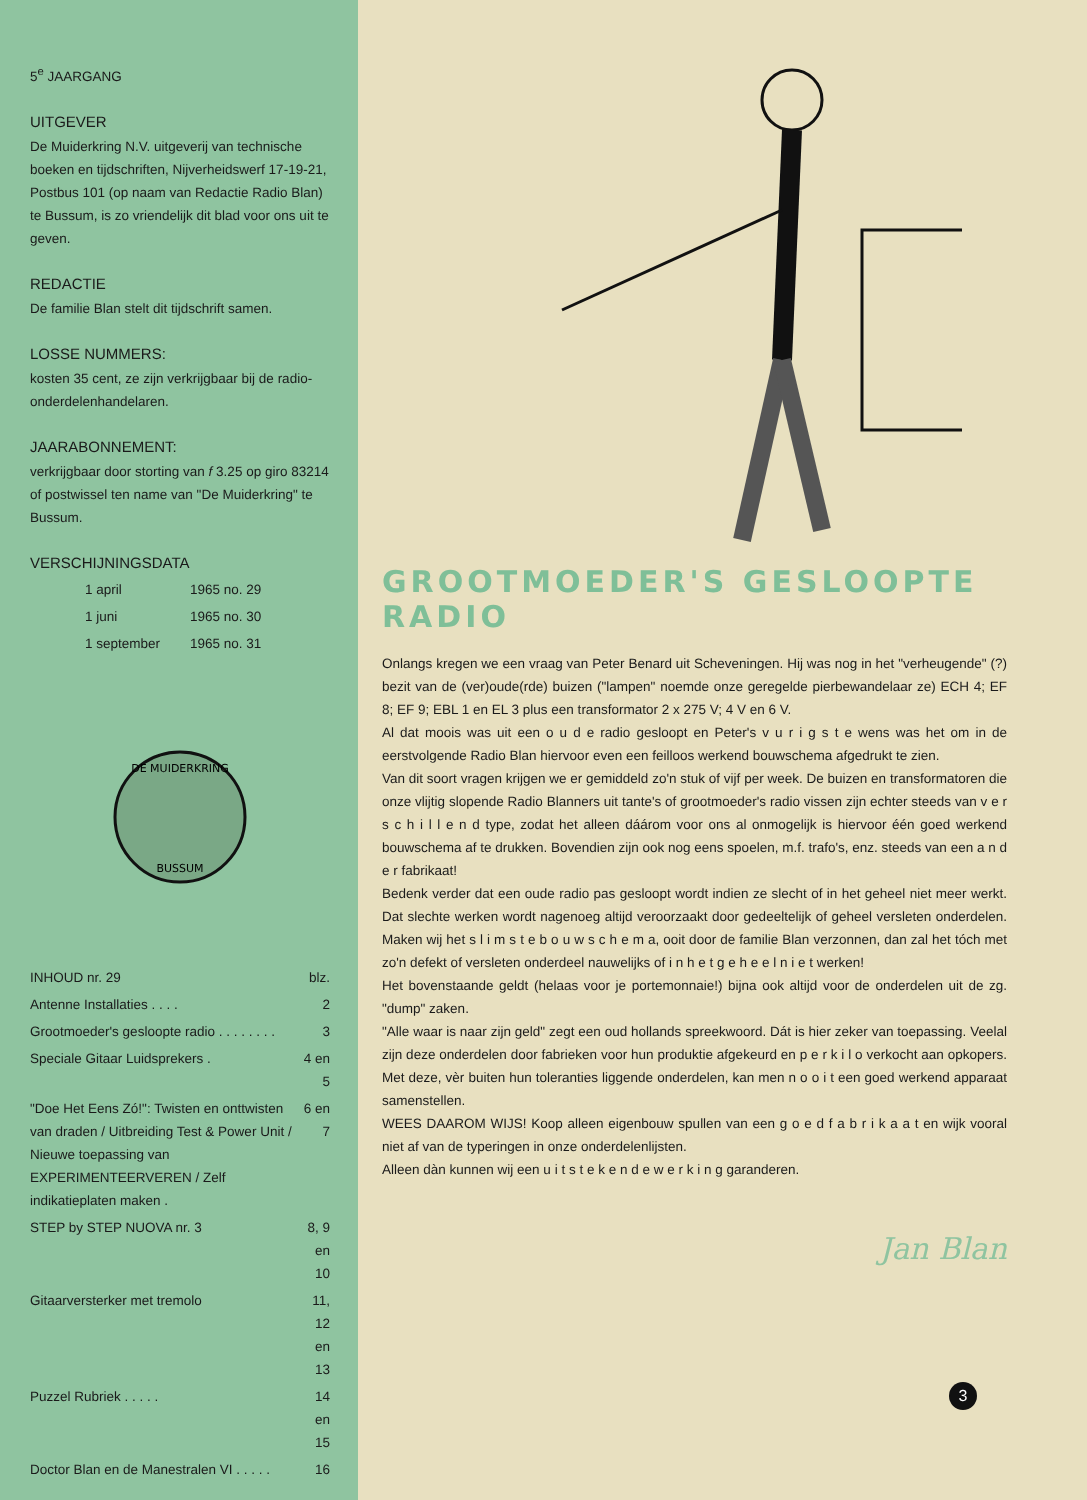5<sup>e</sup> JAARGANG
UITGEVER
De Muiderkring N.V. uitgeverij van technische boeken en tijdschriften, Nijverheidswerf 17-19-21, Postbus 101 (op naam van Redactie Radio Blan) te Bussum, is zo vriendelijk dit blad voor ons uit te geven.
REDACTIE
De familie Blan stelt dit tijdschrift samen.
LOSSE NUMMERS:
kosten 35 cent, ze zijn verkrijgbaar bij de radio-onderdelenhandelaren.
JAARABONNEMENT:
verkrijgbaar door storting van f 3.25 op giro 83214 of postwissel ten name van "De Muiderkring" te Bussum.
VERSCHIJNINGSDATA
| 1 april | 1965 no. 29 |
| 1 juni | 1965 no. 30 |
| 1 september | 1965 no. 31 |
DE MUIDERKRING
BUSSUM
| INHOUD nr. 29 | blz. |
| --- | --- |
| Antenne Installaties . . . . | 2 |
| Grootmoeder's gesloopte radio . . . . . . . . | 3 |
| Speciale Gitaar Luidsprekers . | 4 en 5 |
| "Doe Het Eens Zó!": Twisten en onttwisten van draden / Uitbreiding Test & Power Unit / Nieuwe toepassing van EXPERIMENTEERVEREN / Zelf indikatieplaten maken . | 6 en 7 |
| STEP by STEP NUOVA nr. 3 | 8, 9 en 10 |
| Gitaarversterker met tremolo | 11, 12 en 13 |
| Puzzel Rubriek . . . . . | 14 en 15 |
| Doctor Blan en de Manestralen VI . . . . . | 16 |
GROOTMOEDER'S GESLOOPTE RADIO
Onlangs kregen we een vraag van Peter Benard uit Scheveningen. Hij was nog in het "verheugende" (?) bezit van de (ver)oude(rde) buizen ("lampen" noemde onze geregelde pierbewandelaar ze) ECH 4; EF 8; EF 9; EBL 1 en EL 3 plus een transformator 2 x 275 V; 4 V en 6 V.
Al dat moois was uit een o u d e radio gesloopt en Peter's v u r i g s t e wens was het om in de eerstvolgende Radio Blan hiervoor even een feilloos werkend bouwschema afgedrukt te zien.
Van dit soort vragen krijgen we er gemiddeld zo'n stuk of vijf per week. De buizen en transformatoren die onze vlijtig slopende Radio Blanners uit tante's of grootmoeder's radio vissen zijn echter steeds van v e r s c h i l l e n d type, zodat het alleen dáárom voor ons al onmogelijk is hiervoor één goed werkend bouwschema af te drukken. Bovendien zijn ook nog eens spoelen, m.f. trafo's, enz. steeds van een a n d e r fabrikaat!
Bedenk verder dat een oude radio pas gesloopt wordt indien ze slecht of in het geheel niet meer werkt. Dat slechte werken wordt nagenoeg altijd veroorzaakt door gedeeltelijk of geheel versleten onderdelen. Maken wij het s l i m s t e b o u w s c h e m a, ooit door de familie Blan verzonnen, dan zal het tóch met zo'n defekt of versleten onderdeel nauwelijks of i n h e t g e h e e l n i e t werken!
Het bovenstaande geldt (helaas voor je portemonnaie!) bijna ook altijd voor de onderdelen uit de zg. "dump" zaken.
"Alle waar is naar zijn geld" zegt een oud hollands spreekwoord. Dát is hier zeker van toepassing. Veelal zijn deze onderdelen door fabrieken voor hun produktie afgekeurd en p e r k i l o verkocht aan opkopers. Met deze, vèr buiten hun toleranties liggende onderdelen, kan men n o o i t een goed werkend apparaat samenstellen.
WEES DAAROM WIJS! Koop alleen eigenbouw spullen van een g o e d f a b r i k a a t en wijk vooral niet af van de typeringen in onze onderdelenlijsten.
Alleen dàn kunnen wij een u i t s t e k e n d e w e r k i n g garanderen.
Jan Blan
3